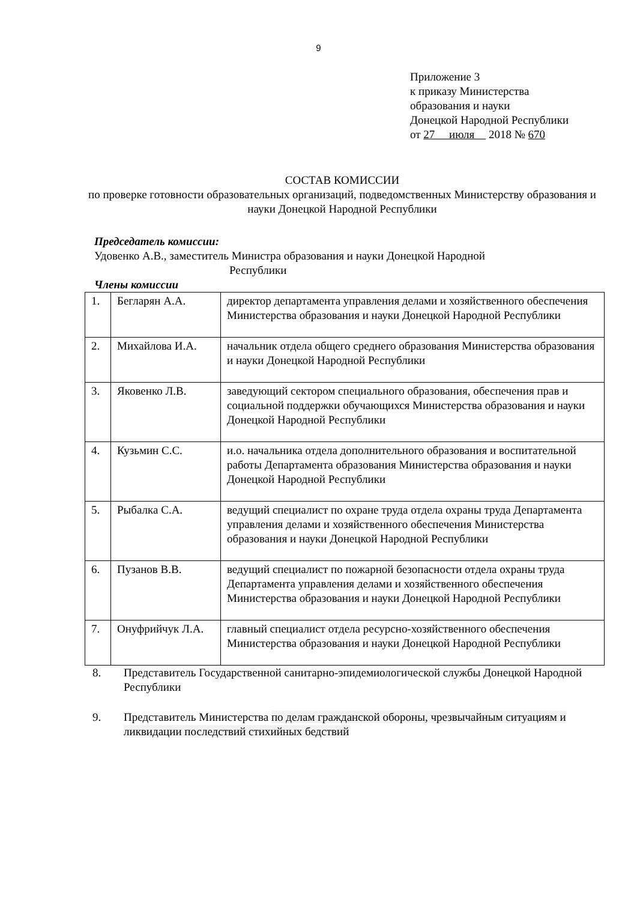9
Приложение 3
к приказу Министерства
образования и науки
Донецкой Народной Республики
от 27 июля 2018 № 670
СОСТАВ КОМИССИИ
по проверке готовности образовательных организаций, подведомственных Министерству образования и науки Донецкой Народной Республики
Председатель комиссии:
Удовенко А.В., заместитель Министра образования и науки Донецкой Народной
Республики
Члены комиссии
| 1. | Бегларян А.А. | директор департамента управления делами и хозяйственного обеспечения Министерства образования и науки Донецкой Народной Республики |
| 2. | Михайлова И.А. | начальник отдела общего среднего образования Министерства образования и науки Донецкой Народной Республики |
| 3. | Яковенко Л.В. | заведующий сектором специального образования, обеспечения прав и социальной поддержки обучающихся Министерства образования и науки Донецкой Народной Республики |
| 4. | Кузьмин С.С. | и.о. начальника отдела дополнительного образования и воспитательной работы Департамента образования Министерства образования и науки Донецкой Народной Республики |
| 5. | Рыбалка С.А. | ведущий специалист по охране труда отдела охраны труда Департамента управления делами и хозяйственного обеспечения Министерства образования и науки Донецкой Народной Республики |
| 6. | Пузанов В.В. | ведущий специалист по пожарной безопасности отдела охраны труда Департамента управления делами и хозяйственного обеспечения Министерства образования и науки Донецкой Народной Республики |
| 7. | Онуфрийчук Л.А. | главный специалист отдела ресурсно-хозяйственного обеспечения Министерства образования и науки Донецкой Народной Республики |
8. Представитель Государственной санитарно-эпидемиологической службы Донецкой Народной Республики
9. Представитель Министерства по делам гражданской обороны, чрезвычайным ситуациям и ликвидации последствий стихийных бедствий